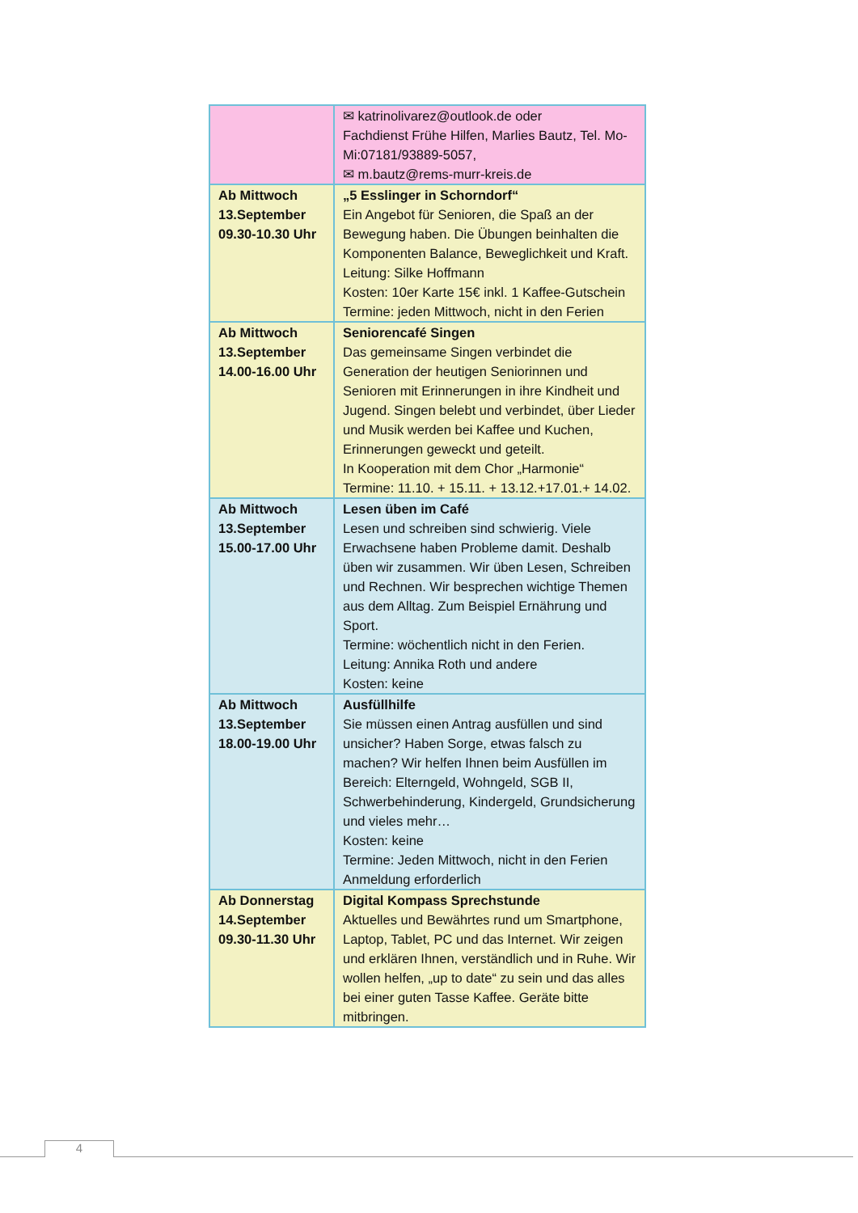| | ✉ katrinolivarez@outlook.de oder Fachdienst Frühe Hilfen, Marlies Bautz, Tel. Mo-Mi:07181/93889-5057, ✉ m.bautz@rems-murr-kreis.de |
| Ab Mittwoch 13.September 09.30-10.30 Uhr | „5 Esslinger in Schorndorf“ Ein Angebot für Senioren, die Spaß an der Bewegung haben. Die Übungen beinhalten die Komponenten Balance, Beweglichkeit und Kraft. Leitung: Silke Hoffmann Kosten: 10er Karte 15€ inkl. 1 Kaffee-Gutschein Termine: jeden Mittwoch, nicht in den Ferien |
| Ab Mittwoch 13.September 14.00-16.00 Uhr | Seniorencafé Singen Das gemeinsame Singen verbindet die Generation der heutigen Seniorinnen und Senioren mit Erinnerungen in ihre Kindheit und Jugend. Singen belebt und verbindet, über Lieder und Musik werden bei Kaffee und Kuchen, Erinnerungen geweckt und geteilt. In Kooperation mit dem Chor „Harmonie“ Termine: 11.10. + 15.11. + 13.12.+17.01.+ 14.02. |
| Ab Mittwoch 13.September 15.00-17.00 Uhr | Lesen üben im Café Lesen und schreiben sind schwierig. Viele Erwachsene haben Probleme damit. Deshalb üben wir zusammen. Wir üben Lesen, Schreiben und Rechnen. Wir besprechen wichtige Themen aus dem Alltag. Zum Beispiel Ernährung und Sport. Termine: wöchentlich nicht in den Ferien. Leitung: Annika Roth und andere Kosten: keine |
| Ab Mittwoch 13.September 18.00-19.00 Uhr | Ausfüllhilfe Sie müssen einen Antrag ausfüllen und sind unsicher? Haben Sorge, etwas falsch zu machen? Wir helfen Ihnen beim Ausfüllen im Bereich: Elterngeld, Wohngeld, SGB II, Schwerbehinderung, Kindergeld, Grundsicherung und vieles mehr… Kosten: keine Termine: Jeden Mittwoch, nicht in den Ferien Anmeldung erforderlich |
| Ab Donnerstag 14.September 09.30-11.30 Uhr | Digital Kompass Sprechstunde Aktuelles und Bewährtes rund um Smartphone, Laptop, Tablet, PC und das Internet. Wir zeigen und erklären Ihnen, verständlich und in Ruhe. Wir wollen helfen, „up to date“ zu sein und das alles bei einer guten Tasse Kaffee. Geräte bitte mitbringen. |
4